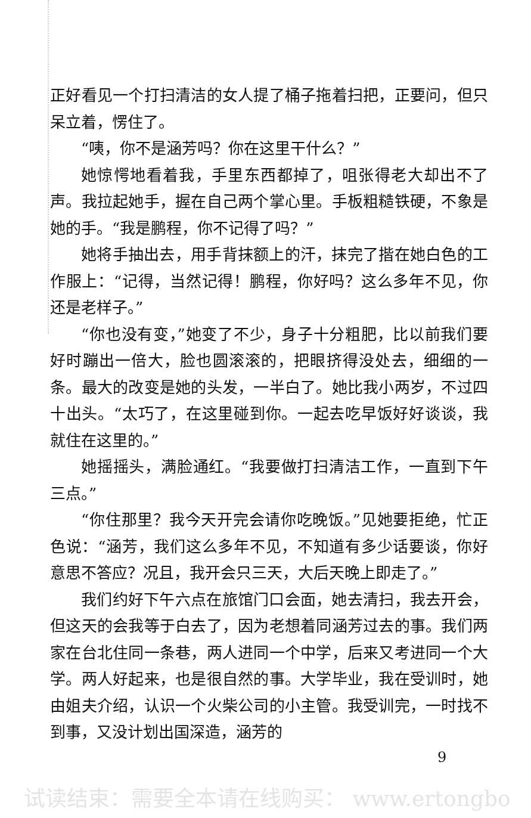正好看见一个打扫清洁的女人提了桶子拖着扫把，正要问，但只呆立着，愣住了。
“咦，你不是涵芳吗？你在这里干什么？”
她惊愕地看着我，手里东西都掉了，咀张得老大却出不了声。我拉起她手，握在自己两个掌心里。手板粗糙铁硬，不象是她的手。“我是鹏程，你不记得了吗？”
她将手抽出去，用手背抹额上的汗，抹完了揩在她白色的工作服上：“记得，当然记得！鹏程，你好吗？这么多年不见，你还是老样子。”
“你也没有变，”她变了不少，身子十分粗肥，比以前我们要好时蹦出一倍大，脸也圆滚滚的，把眼挤得没处去，细细的一条。最大的改变是她的头发，一半白了。她比我小两岁，不过四十出头。“太巧了，在这里碰到你。一起去吃早饭好好谈谈，我就住在这里的。”
她摇摇头，满脸通红。“我要做打扫清洁工作，一直到下午三点。”
“你住那里？我今天开完会请你吃晚饭。”见她要拒绝，忙正色说：“涵芳，我们这么多年不见，不知道有多少话要谈，你好意思不答应？况且，我开会只三天，大后天晚上即走了。”
我们约好下午六点在旅馆门口会面，她去清扫，我去开会，但这天的会我等于白去了，因为老想着同涵芳过去的事。我们两家在台北住同一条巷，两人进同一个中学，后来又考进同一个大学。两人好起来，也是很自然的事。大学毕业，我在受训时，她由姐夫介绍，认识一个火柴公司的小主管。我受训完，一时找不到事，又没计划出国深造，涵芳的
9
试读结束：需要全本请在线购买： www.ertongbo